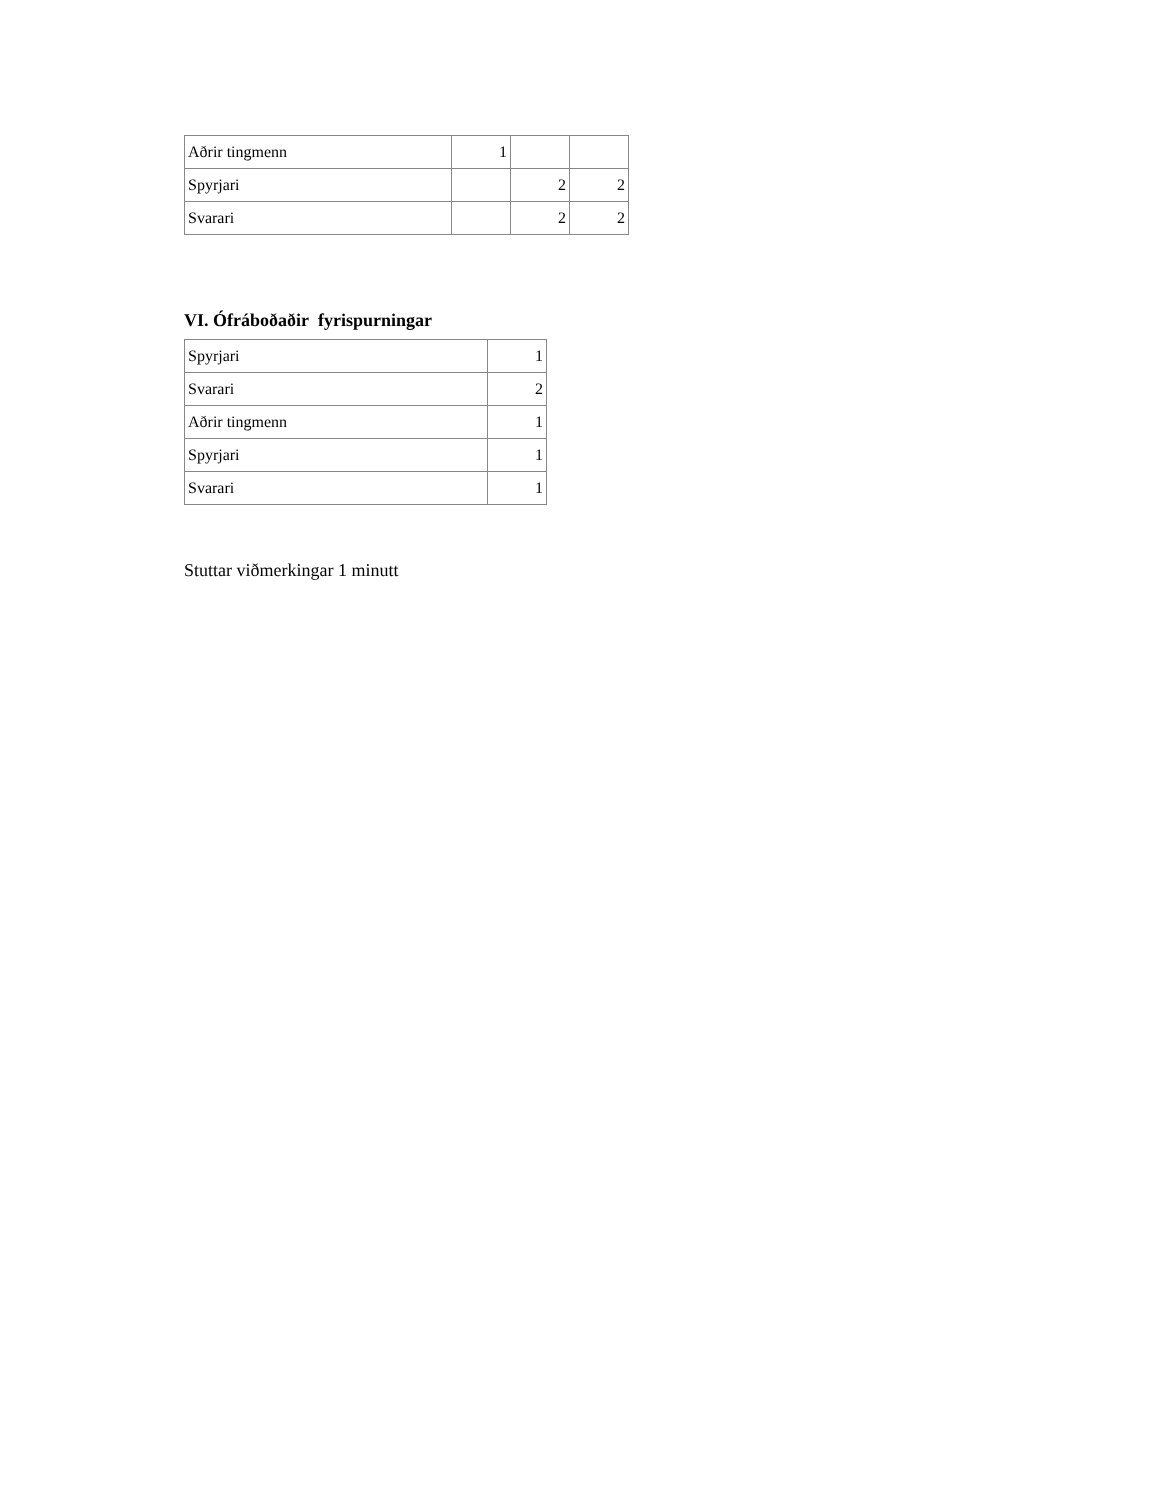| Aðrir tingmenn | 1 | | |
| Spyrjari | | 2 | 2 |
| Svarari | | 2 | 2 |
VI. Ófráboðaðir fyrispurningar
| Spyrjari | 1 |
| Svarari | 2 |
| Aðrir tingmenn | 1 |
| Spyrjari | 1 |
| Svarari | 1 |
Stuttar viðmerkingar 1 minutt